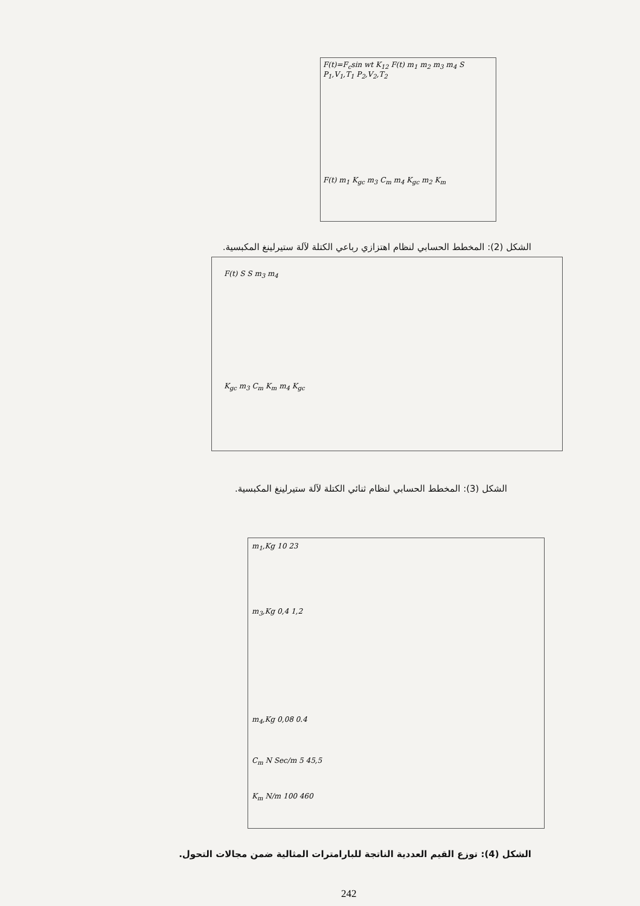F(t)=F<sub>c</sub>sin wt K<sub>12</sub> F(t) m<sub>1</sub> m<sub>2</sub> m<sub>3</sub> m<sub>4</sub> S P<sub>1</sub>,V<sub>1</sub>,T<sub>1</sub> P<sub>2</sub>,V<sub>2</sub>,T<sub>2</sub>
F(t) m<sub>1</sub> K<sub>gc</sub> m<sub>3</sub> C<sub>m</sub> m<sub>4</sub> K<sub>gc</sub> m<sub>2</sub> K<sub>m</sub>
الشكل (2): المخطط الحسابي لنظام اهتزازي رباعي الكتلة لآلة ستيرلينغ المكبسية.
F(t) S S m<sub>3</sub> m<sub>4</sub>
K<sub>gc</sub> m<sub>3</sub> C<sub>m</sub> K<sub>m</sub> m<sub>4</sub> K<sub>gc</sub>
الشكل (3): المخطط الحسابي لنظام ثنائي الكتلة لآلة ستيرلينغ المكبسية.
m<sub>1</sub>,Kg 10 23
m<sub>3</sub>,Kg 0,4 1,2
m<sub>4</sub>,Kg 0,08 0.4
C<sub>m</sub> N Sec/m 5 45,5
K<sub>m</sub> N/m 100 460
الشكل (4): توزع القيم العددية الناتجة للبارامترات المثالية ضمن مجالات التحول.
242